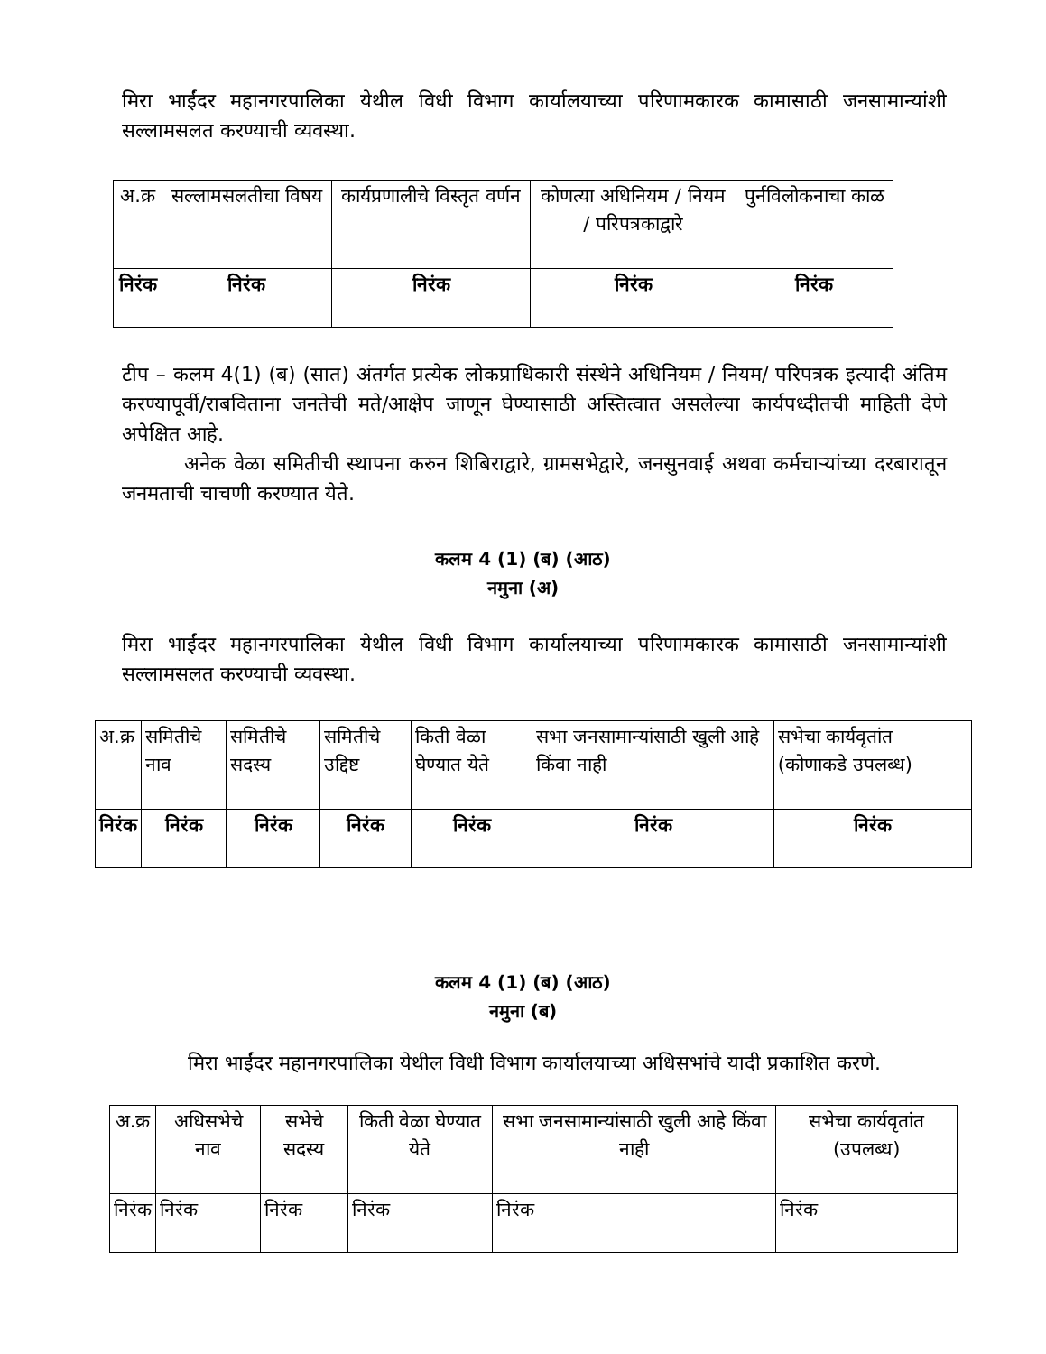मिरा भाईंदर महानगरपालिका येथील विधी विभाग कार्यालयाच्या परिणामकारक कामासाठी जनसामान्यांशी सल्लामसलत करण्याची व्यवस्था.
| अ.क्र | सल्लामसलतीचा विषय | कार्यप्रणालीचे विस्तृत वर्णन | कोणत्या अधिनियम / नियम / परिपत्रकाद्वारे | पुर्नविलोकनाचा काळ |
| --- | --- | --- | --- | --- |
| निरंक | निरंक | निरंक | निरंक | निरंक |
टीप – कलम 4(1) (ब) (सात) अंतर्गत प्रत्येक लोकप्राधिकारी संस्थेने अधिनियम / नियम/ परिपत्रक इत्यादी अंतिम करण्यापूर्वी/राबविताना जनतेची मते/आक्षेप जाणून घेण्यासाठी अस्तित्वात असलेल्या कार्यपध्दीतची माहिती देणे अपेक्षित आहे.
अनेक वेळा समितीची स्थापना करुन शिबिराद्वारे, ग्रामसभेद्वारे, जनसुनवाई अथवा कर्मचाऱ्यांच्या दरबारातून जनमताची चाचणी करण्यात येते.
कलम 4 (1) (ब) (आठ)
नमुना (अ)
मिरा भाईंदर महानगरपालिका येथील विधी विभाग कार्यालयाच्या परिणामकारक कामासाठी जनसामान्यांशी सल्लामसलत करण्याची व्यवस्था.
| अ.क्र | समितीचे नाव | समितीचे सदस्य | समितीचे उद्दिष्ट | किती वेळा घेण्यात येते | सभा जनसामान्यांसाठी खुली आहे किंवा नाही | सभेचा कार्यवृतांत (कोणाकडे उपलब्ध) |
| --- | --- | --- | --- | --- | --- | --- |
| निरंक | निरंक | निरंक | निरंक | निरंक | निरंक | निरंक |
कलम 4 (1) (ब) (आठ)
नमुना (ब)
मिरा भाईंदर महानगरपालिका येथील विधी विभाग कार्यालयाच्या अधिसभांचे यादी प्रकाशित करणे.
| अ.क्र | अधिसभेचे नाव | सभेचे सदस्य | किती वेळा घेण्यात येते | सभा जनसामान्यांसाठी खुली आहे किंवा नाही | सभेचा कार्यवृतांत (उपलब्ध) |
| --- | --- | --- | --- | --- | --- |
| निरंक | निरंक | निरंक | निरंक | निरंक | निरंक |